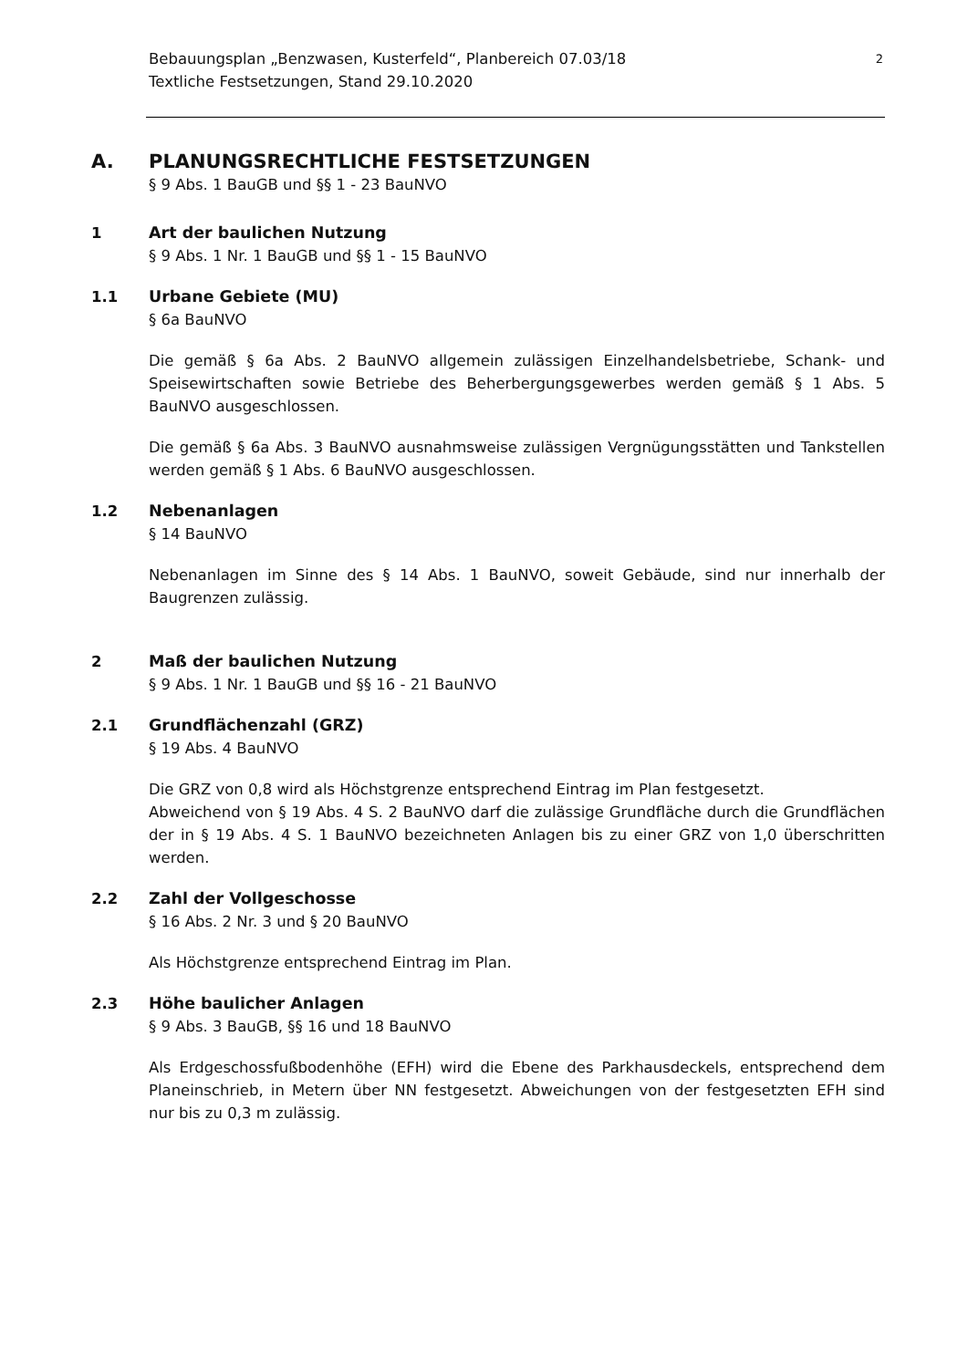2 Bebauungsplan „Benzwasen, Kusterfeld“, Planbereich 07.03/18
Textliche Festsetzungen, Stand 29.10.2020
A. PLANUNGSRECHTLICHE FESTSETZUNGEN
§ 9 Abs. 1 BauGB und §§ 1 - 23 BauNVO
1 Art der baulichen Nutzung
§ 9 Abs. 1 Nr. 1 BauGB und §§ 1 - 15 BauNVO
1.1 Urbane Gebiete (MU)
§ 6a BauNVO
Die gemäß § 6a Abs. 2 BauNVO allgemein zulässigen Einzelhandelsbetriebe, Schank- und Speisewirtschaften sowie Betriebe des Beherbergungsgewerbes werden gemäß § 1 Abs. 5 BauNVO ausgeschlossen.
Die gemäß § 6a Abs. 3 BauNVO ausnahmsweise zulässigen Vergnügungsstätten und Tankstellen werden gemäß § 1 Abs. 6 BauNVO ausgeschlossen.
1.2 Nebenanlagen
§ 14 BauNVO
Nebenanlagen im Sinne des § 14 Abs. 1 BauNVO, soweit Gebäude, sind nur innerhalb der Baugrenzen zulässig.
2 Maß der baulichen Nutzung
§ 9 Abs. 1 Nr. 1 BauGB und §§ 16 - 21 BauNVO
2.1 Grundflächenzahl (GRZ)
§ 19 Abs. 4 BauNVO
Die GRZ von 0,8 wird als Höchstgrenze entsprechend Eintrag im Plan festgesetzt.
Abweichend von § 19 Abs. 4 S. 2 BauNVO darf die zulässige Grundfläche durch die Grundflächen der in § 19 Abs. 4 S. 1 BauNVO bezeichneten Anlagen bis zu einer GRZ von 1,0 überschritten werden.
2.2 Zahl der Vollgeschosse
§ 16 Abs. 2 Nr. 3 und § 20 BauNVO
Als Höchstgrenze entsprechend Eintrag im Plan.
2.3 Höhe baulicher Anlagen
§ 9 Abs. 3 BauGB, §§ 16 und 18 BauNVO
Als Erdgeschossfußbodenhöhe (EFH) wird die Ebene des Parkhausdeckels, entsprechend dem Planeinschrieb, in Metern über NN festgesetzt. Abweichungen von der festgesetzten EFH sind nur bis zu 0,3 m zulässig.